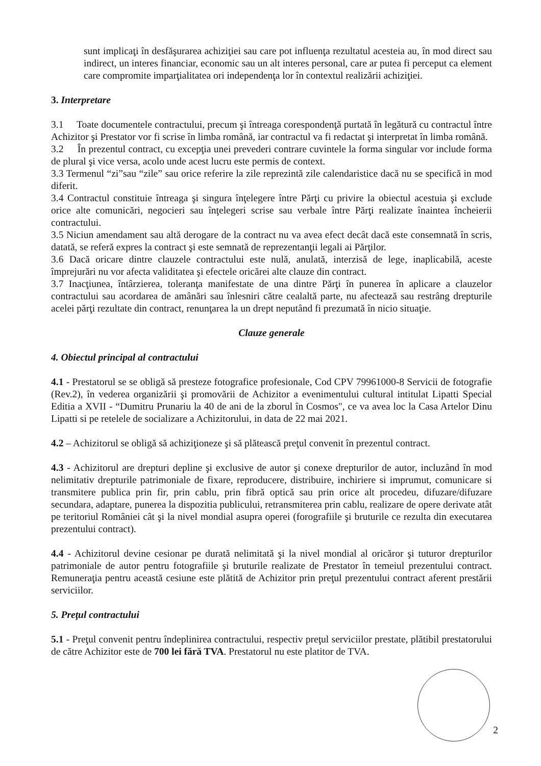sunt implicaţi în desfăşurarea achiziţiei sau care pot influenţa rezultatul acesteia au, în mod direct sau indirect, un interes financiar, economic sau un alt interes personal, care ar putea fi perceput ca element care compromite imparţialitatea ori independenţa lor în contextul realizării achiziţiei.
3. Interpretare
3.1 Toate documentele contractului, precum şi întreaga corespondenţă purtată în legătură cu contractul între Achizitor şi Prestator vor fi scrise în limba română, iar contractul va fi redactat şi interpretat în limba română.
3.2 În prezentul contract, cu excepţia unei prevederi contrare cuvintele la forma singular vor include forma de plural şi vice versa, acolo unde acest lucru este permis de context.
3.3 Termenul “zi”sau “zile” sau orice referire la zile reprezintă zile calendaristice dacă nu se specifică in mod diferit.
3.4 Contractul constituie întreaga şi singura înţelegere între Părţi cu privire la obiectul acestuia şi exclude orice alte comunicări, negocieri sau înţelegeri scrise sau verbale între Părţi realizate înaintea încheierii contractului.
3.5 Niciun amendament sau altă derogare de la contract nu va avea efect decât dacă este consemnată în scris, datată, se referă expres la contract şi este semnată de reprezentanţii legali ai Părţilor.
3.6 Dacă oricare dintre clauzele contractului este nulă, anulată, interzisă de lege, inaplicabilă, aceste împrejurări nu vor afecta validitatea şi efectele oricărei alte clauze din contract.
3.7 Inacţiunea, întârzierea, toleranţa manifestate de una dintre Părţi în punerea în aplicare a clauzelor contractului sau acordarea de amânări sau înlesniri către cealaltă parte, nu afectează sau restrâng drepturile acelei părţi rezultate din contract, renunţarea la un drept neputând fi prezumată în nicio situaţie.
Clauze generale
4. Obiectul principal al contractului
4.1 - Prestatorul se se obligă să presteze fotografice profesionale, Cod CPV 79961000-8 Servicii de fotografie (Rev.2), în vederea organizării şi promovării de Achizitor a evenimentului cultural intitulat Lipatti Special Editia a XVII - “Dumitru Prunariu la 40 de ani de la zborul în Cosmos", ce va avea loc la Casa Artelor Dinu Lipatti si pe retelele de socializare a Achizitorului, in data de 22 mai 2021.
4.2 – Achizitorul se obligă să achiziţioneze şi să plătească preţul convenit în prezentul contract.
4.3 - Achizitorul are drepturi depline şi exclusive de autor şi conexe drepturilor de autor, incluzând în mod nelimitativ drepturile patrimoniale de fixare, reproducere, distribuire, inchiriere si imprumut, comunicare si transmitere publica prin fir, prin cablu, prin fibră optică sau prin orice alt procedeu, difuzare/difuzare secundara, adaptare, punerea la dispozitia publicului, retransmiterea prin cablu, realizare de opere derivate atât pe teritoriul României cât şi la nivel mondial asupra operei (forografiile şi bruturile ce rezulta din executarea prezentului contract).
4.4 - Achizitorul devine cesionar pe durată nelimitată şi la nivel mondial al oricăror şi tuturor drepturilor patrimoniale de autor pentru fotografiile şi bruturile realizate de Prestator în temeiul prezentului contract. Remuneraţia pentru această cesiune este plătită de Achizitor prin preţul prezentului contract aferent prestării serviciilor.
5. Preţul contractului
5.1 - Preţul convenit pentru îndeplinirea contractului, respectiv preţul serviciilor prestate, plătibil prestatorului de către Achizitor este de 700 lei fără TVA. Prestatorul nu este platitor de TVA.
2